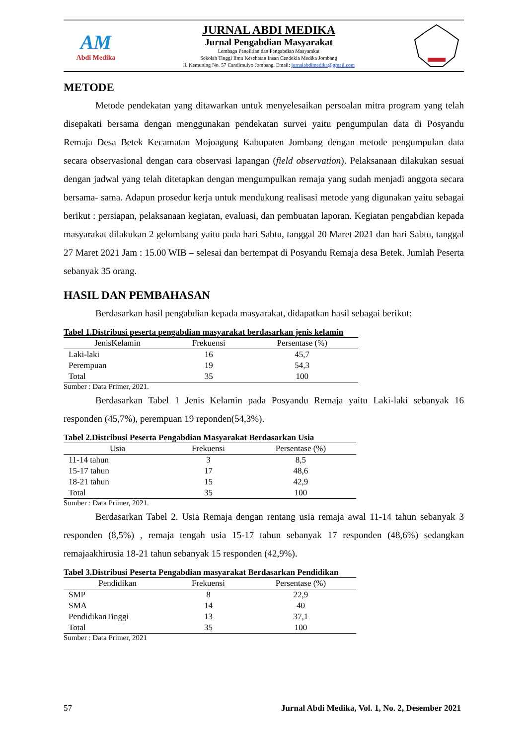AM
Abdi Medika
JURNAL ABDI MEDIKA
Jurnal Pengabdian Masyarakat
Lembaga Penelitian dan Pengabdian Masyarakat
Sekolah Tinggi Ilmu Kesehatan Insan Cendekia Medika Jombang
Jl. Kemuning No. 57 Candimulyo Jombang, Email: jurnalabdimedika@gmail.com
METODE
Metode pendekatan yang ditawarkan untuk menyelesaikan persoalan mitra program yang telah disepakati bersama dengan menggunakan pendekatan survei yaitu pengumpulan data di Posyandu Remaja Desa Betek Kecamatan Mojoagung Kabupaten Jombang dengan metode pengumpulan data secara observasional dengan cara observasi lapangan (field observation). Pelaksanaan dilakukan sesuai dengan jadwal yang telah ditetapkan dengan mengumpulkan remaja yang sudah menjadi anggota secara bersama- sama. Adapun prosedur kerja untuk mendukung realisasi metode yang digunakan yaitu sebagai berikut : persiapan, pelaksanaan kegiatan, evaluasi, dan pembuatan laporan. Kegiatan pengabdian kepada masyarakat dilakukan 2 gelombang yaitu pada hari Sabtu, tanggal 20 Maret 2021 dan hari Sabtu, tanggal 27 Maret 2021 Jam : 15.00 WIB – selesai dan bertempat di Posyandu Remaja desa Betek. Jumlah Peserta sebanyak 35 orang.
HASIL DAN PEMBAHASAN
Berdasarkan hasil pengabdian kepada masyarakat, didapatkan hasil sebagai berikut:
Tabel 1.Distribusi peserta pengabdian masyarakat berdasarkan jenis kelamin
| JenisKelamin | Frekuensi | Persentase (%) |
| --- | --- | --- |
| Laki-laki | 16 | 45,7 |
| Perempuan | 19 | 54,3 |
| Total | 35 | 100 |
Sumber : Data Primer, 2021.
Berdasarkan Tabel 1 Jenis Kelamin pada Posyandu Remaja yaitu Laki-laki sebanyak 16 responden (45,7%), perempuan 19 reponden(54,3%).
Tabel 2.Distribusi Peserta Pengabdian Masyarakat Berdasarkan Usia
| Usia | Frekuensi | Persentase (%) |
| --- | --- | --- |
| 11-14 tahun | 3 | 8,5 |
| 15-17 tahun | 17 | 48,6 |
| 18-21 tahun | 15 | 42,9 |
| Total | 35 | 100 |
Sumber : Data Primer, 2021.
Berdasarkan Tabel 2. Usia Remaja dengan rentang usia remaja awal 11-14 tahun sebanyak 3 responden (8,5%) , remaja tengah usia 15-17 tahun sebanyak 17 responden (48,6%) sedangkan remajaakhirusia 18-21 tahun sebanyak 15 responden (42,9%).
Tabel 3.Distribusi Peserta Pengabdian masyarakat Berdasarkan Pendidikan
| Pendidikan | Frekuensi | Persentase (%) |
| --- | --- | --- |
| SMP | 8 | 22,9 |
| SMA | 14 | 40 |
| PendidikanTinggi | 13 | 37,1 |
| Total | 35 | 100 |
Sumber : Data Primer, 2021
57 Jurnal Abdi Medika, Vol. 1, No. 2, Desember 2021